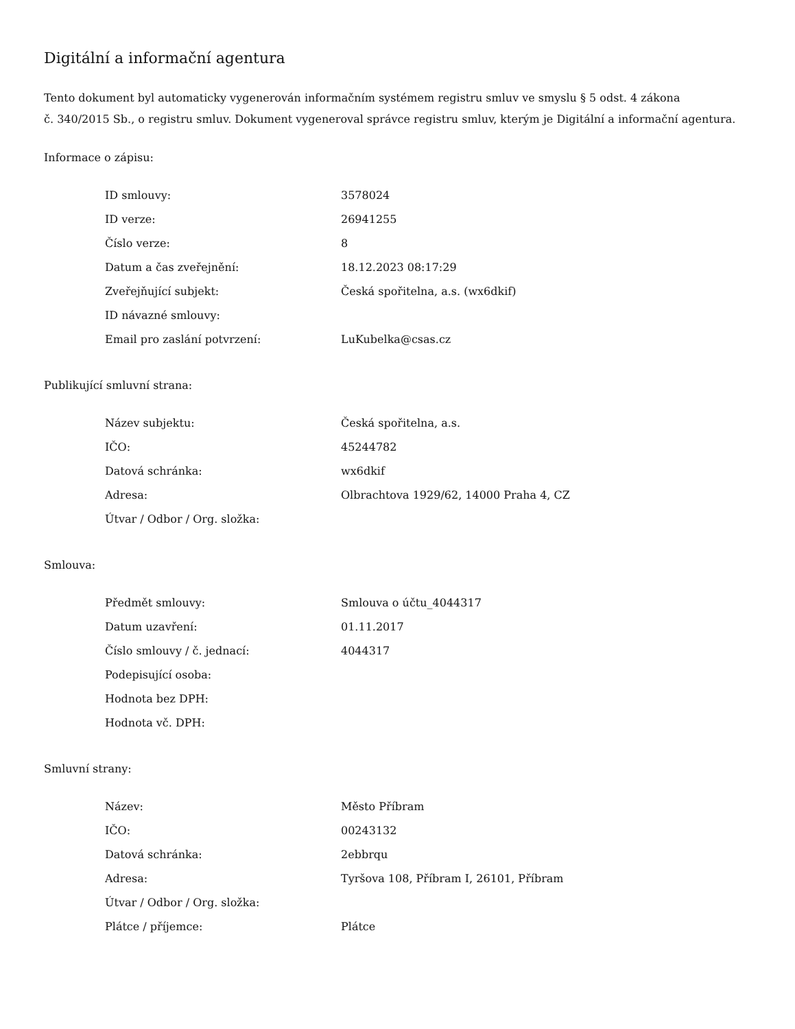Digitální a informační agentura
Tento dokument byl automaticky vygenerován informačním systémem registru smluv ve smyslu § 5 odst. 4 zákona
č. 340/2015 Sb., o registru smluv. Dokument vygeneroval správce registru smluv, kterým je Digitální a informační agentura.
Informace o zápisu:
| ID smlouvy: | 3578024 |
| ID verze: | 26941255 |
| Číslo verze: | 8 |
| Datum a čas zveřejnění: | 18.12.2023 08:17:29 |
| Zveřejňující subjekt: | Česká spořitelna, a.s. (wx6dkif) |
| ID návazné smlouvy: | |
| Email pro zaslání potvrzení: | LuKubelka@csas.cz |
Publikující smluvní strana:
| Název subjektu: | Česká spořitelna, a.s. |
| IČO: | 45244782 |
| Datová schránka: | wx6dkif |
| Adresa: | Olbrachtova 1929/62, 14000 Praha 4, CZ |
| Útvar / Odbor / Org. složka: | |
Smlouva:
| Předmět smlouvy: | Smlouva o účtu_4044317 |
| Datum uzavření: | 01.11.2017 |
| Číslo smlouvy / č. jednací: | 4044317 |
| Podepisující osoba: | |
| Hodnota bez DPH: | |
| Hodnota vč. DPH: | |
Smluvní strany:
| Název: | Město Příbram |
| IČO: | 00243132 |
| Datová schránka: | 2ebbrqu |
| Adresa: | Tyršova 108, Příbram I, 26101, Příbram |
| Útvar / Odbor / Org. složka: | |
| Plátce / příjemce: | Plátce |